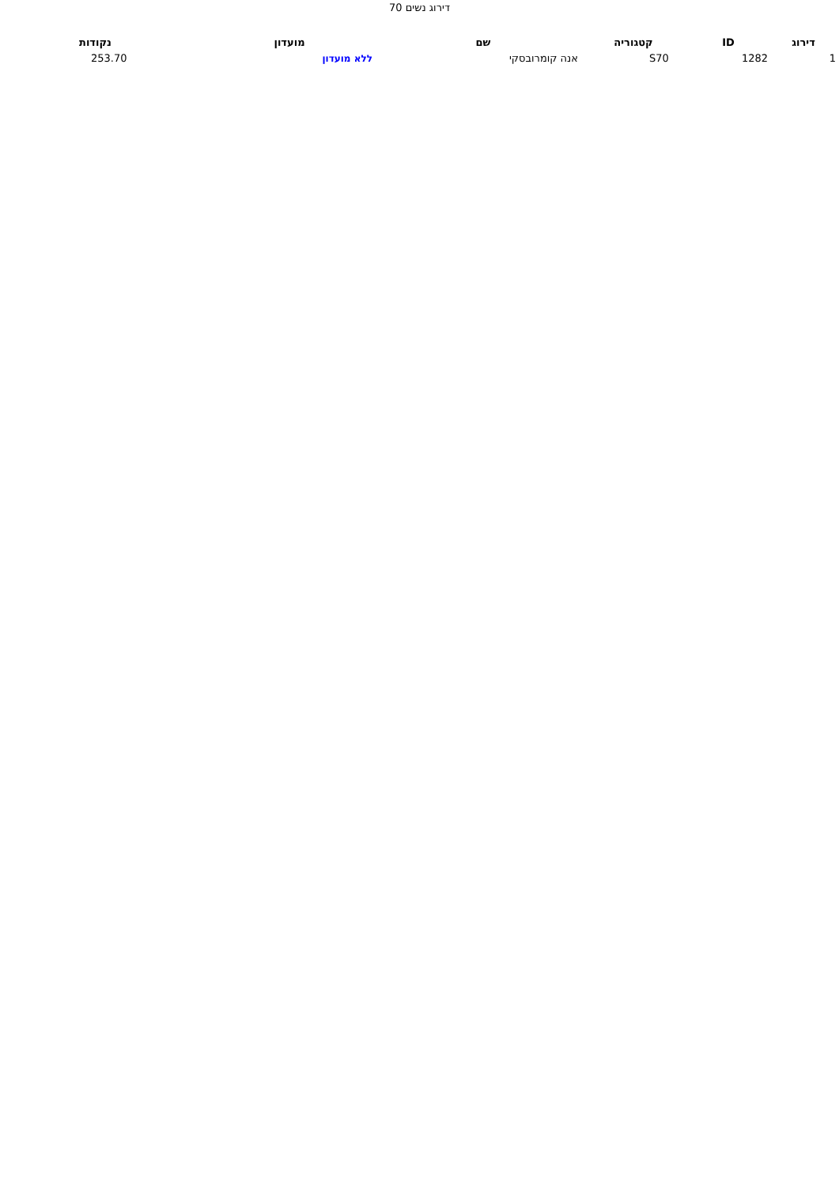דירוג נשים 70
| דירוג | ID | קטגוריה | שם | מועדון | נקודות |
| --- | --- | --- | --- | --- | --- |
| 1 | 1282 | S70 | אנה קומרובסקי | ללא מועדון | 253.70 |